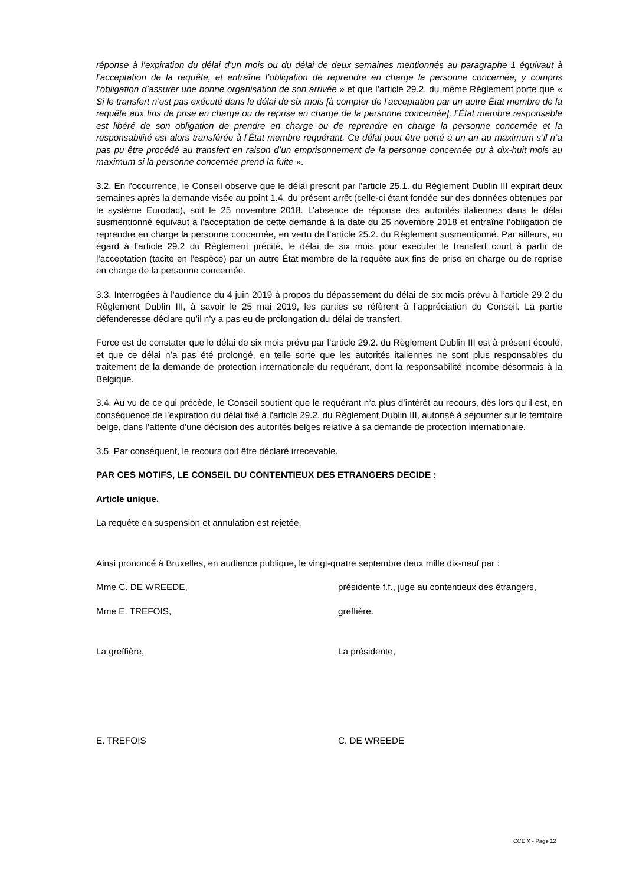réponse à l’expiration du délai d’un mois ou du délai de deux semaines mentionnés au paragraphe 1 équivaut à l’acceptation de la requête, et entraîne l’obligation de reprendre en charge la personne concernée, y compris l’obligation d’assurer une bonne organisation de son arrivée » et que l’article 29.2. du même Règlement porte que « Si le transfert n’est pas exécuté dans le délai de six mois [à compter de l’acceptation par un autre État membre de la requête aux fins de prise en charge ou de reprise en charge de la personne concernée], l’État membre responsable est libéré de son obligation de prendre en charge ou de reprendre en charge la personne concernée et la responsabilité est alors transférée à l’État membre requérant. Ce délai peut être porté à un an au maximum s’il n’a pas pu être procédé au transfert en raison d’un emprisonnement de la personne concernée ou à dix-huit mois au maximum si la personne concernée prend la fuite ».
3.2. En l’occurrence, le Conseil observe que le délai prescrit par l’article 25.1. du Règlement Dublin III expirait deux semaines après la demande visée au point 1.4. du présent arrêt (celle-ci étant fondée sur des données obtenues par le système Eurodac), soit le 25 novembre 2018. L’absence de réponse des autorités italiennes dans le délai susmentionné équivaut à l’acceptation de cette demande à la date du 25 novembre 2018 et entraîne l’obligation de reprendre en charge la personne concernée, en vertu de l’article 25.2. du Règlement susmentionné. Par ailleurs, eu égard à l’article 29.2 du Règlement précité, le délai de six mois pour exécuter le transfert court à partir de l’acceptation (tacite en l’espèce) par un autre État membre de la requête aux fins de prise en charge ou de reprise en charge de la personne concernée.
3.3. Interrogées à l’audience du 4 juin 2019 à propos du dépassement du délai de six mois prévu à l’article 29.2 du Règlement Dublin III, à savoir le 25 mai 2019, les parties se réfèrent à l’appréciation du Conseil. La partie défenderesse déclare qu’il n’y a pas eu de prolongation du délai de transfert.
Force est de constater que le délai de six mois prévu par l’article 29.2. du Règlement Dublin III est à présent écoulé, et que ce délai n’a pas été prolongé, en telle sorte que les autorités italiennes ne sont plus responsables du traitement de la demande de protection internationale du requérant, dont la responsabilité incombe désormais à la Belgique.
3.4. Au vu de ce qui précède, le Conseil soutient que le requérant n’a plus d’intérêt au recours, dès lors qu’il est, en conséquence de l’expiration du délai fixé à l’article 29.2. du Règlement Dublin III, autorisé à séjourner sur le territoire belge, dans l’attente d’une décision des autorités belges relative à sa demande de protection internationale.
3.5. Par conséquent, le recours doit être déclaré irrecevable.
PAR CES MOTIFS, LE CONSEIL DU CONTENTIEUX DES ETRANGERS DECIDE :
Article unique.
La requête en suspension et annulation est rejetée.
Ainsi prononcé à Bruxelles, en audience publique, le vingt-quatre septembre deux mille dix-neuf par :
Mme C. DE WREEDE, présidente f.f., juge au contentieux des étrangers,
Mme E. TREFOIS, greffière.
La greffière, La présidente,
E. TREFOIS C. DE WREEDE
CCE X - Page 12